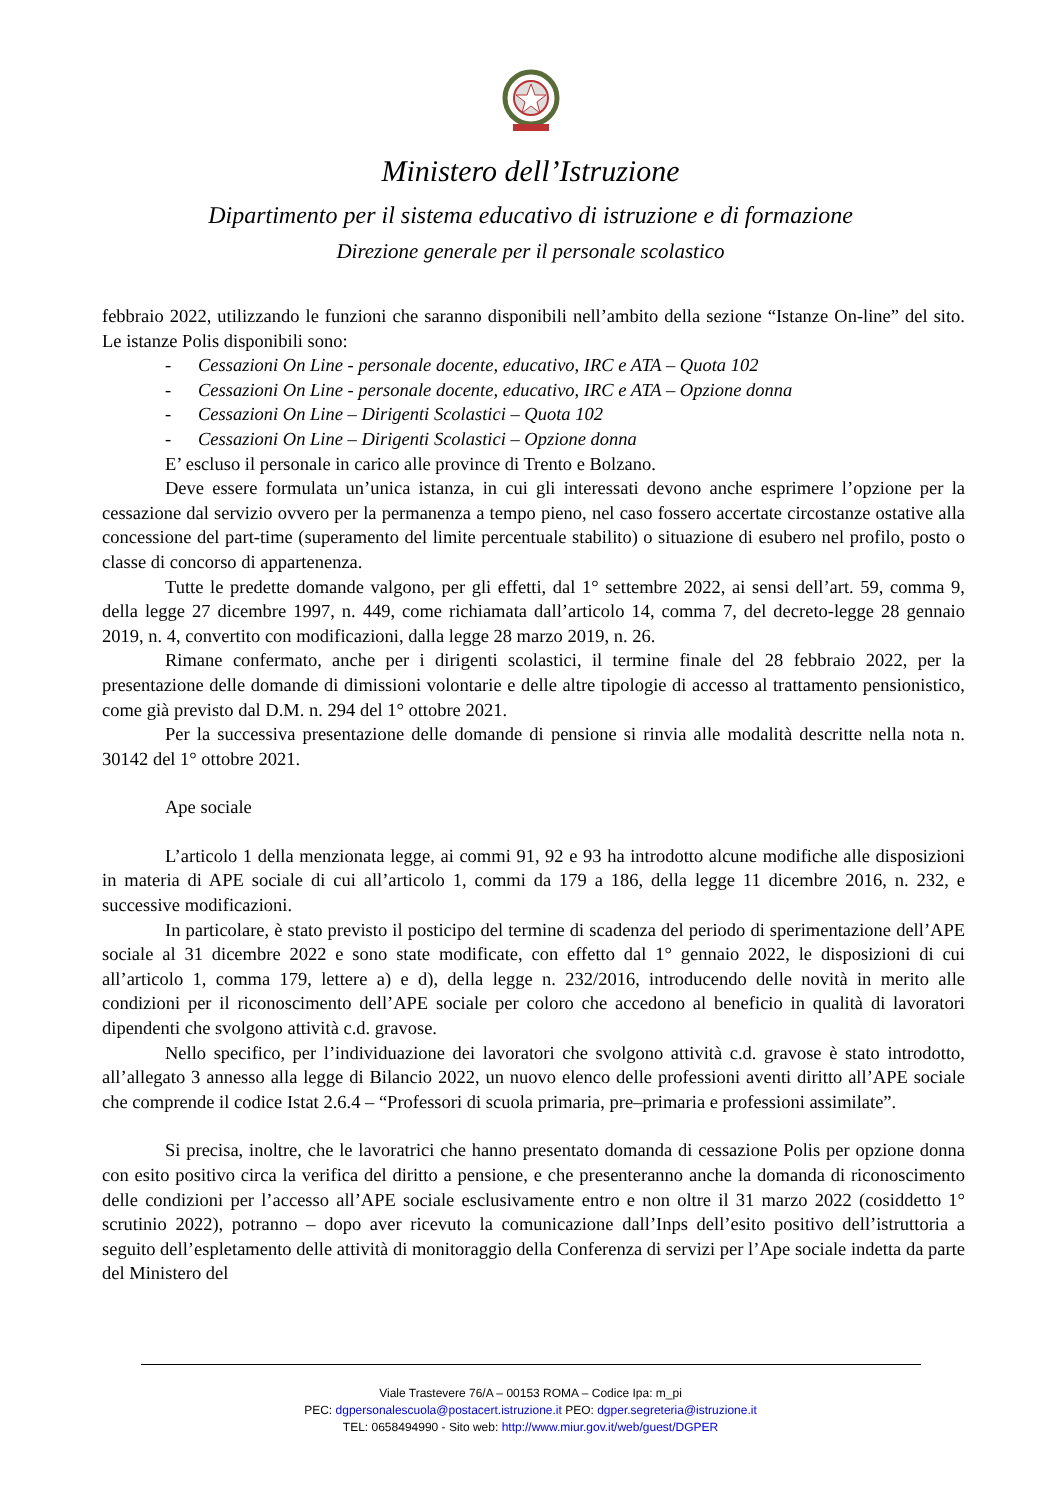Ministero dell’Istruzione
Dipartimento per il sistema educativo di istruzione e di formazione
Direzione generale per il personale scolastico
febbraio 2022, utilizzando le funzioni che saranno disponibili nell’ambito della sezione “Istanze On-line” del sito. Le istanze Polis disponibili sono:
- Cessazioni On Line - personale docente, educativo, IRC e ATA – Quota 102
- Cessazioni On Line - personale docente, educativo, IRC e ATA – Opzione donna
- Cessazioni On Line – Dirigenti Scolastici – Quota 102
- Cessazioni On Line – Dirigenti Scolastici – Opzione donna
E’ escluso il personale in carico alle province di Trento e Bolzano.
Deve essere formulata un’unica istanza, in cui gli interessati devono anche esprimere l’opzione per la cessazione dal servizio ovvero per la permanenza a tempo pieno, nel caso fossero accertate circostanze ostative alla concessione del part-time (superamento del limite percentuale stabilito) o situazione di esubero nel profilo, posto o classe di concorso di appartenenza.
Tutte le predette domande valgono, per gli effetti, dal 1° settembre 2022, ai sensi dell’art. 59, comma 9, della legge 27 dicembre 1997, n. 449, come richiamata dall’articolo 14, comma 7, del decreto-legge 28 gennaio 2019, n. 4, convertito con modificazioni, dalla legge 28 marzo 2019, n. 26.
Rimane confermato, anche per i dirigenti scolastici, il termine finale del 28 febbraio 2022, per la presentazione delle domande di dimissioni volontarie e delle altre tipologie di accesso al trattamento pensionistico, come già previsto dal D.M. n. 294 del 1° ottobre 2021.
Per la successiva presentazione delle domande di pensione si rinvia alle modalità descritte nella nota n. 30142 del 1° ottobre 2021.
Ape sociale
L’articolo 1 della menzionata legge, ai commi 91, 92 e 93 ha introdotto alcune modifiche alle disposizioni in materia di APE sociale di cui all’articolo 1, commi da 179 a 186, della legge 11 dicembre 2016, n. 232, e successive modificazioni.
In particolare, è stato previsto il posticipo del termine di scadenza del periodo di sperimentazione dell’APE sociale al 31 dicembre 2022 e sono state modificate, con effetto dal 1° gennaio 2022, le disposizioni di cui all’articolo 1, comma 179, lettere a) e d), della legge n. 232/2016, introducendo delle novità in merito alle condizioni per il riconoscimento dell’APE sociale per coloro che accedono al beneficio in qualità di lavoratori dipendenti che svolgono attività c.d. gravose.
Nello specifico, per l’individuazione dei lavoratori che svolgono attività c.d. gravose è stato introdotto, all’allegato 3 annesso alla legge di Bilancio 2022, un nuovo elenco delle professioni aventi diritto all’APE sociale che comprende il codice Istat 2.6.4 – “Professori di scuola primaria, pre–primaria e professioni assimilate”.
Si precisa, inoltre, che le lavoratrici che hanno presentato domanda di cessazione Polis per opzione donna con esito positivo circa la verifica del diritto a pensione, e che presenteranno anche la domanda di riconoscimento delle condizioni per l’accesso all’APE sociale esclusivamente entro e non oltre il 31 marzo 2022 (cosiddetto 1° scrutinio 2022), potranno – dopo aver ricevuto la comunicazione dall’Inps dell’esito positivo dell’istruttoria a seguito dell’espletamento delle attività di monitoraggio della Conferenza di servizi per l’Ape sociale indetta da parte del Ministero del
Viale Trastevere 76/A – 00153 ROMA – Codice Ipa: m_pi
PEC: dgpersonalescuola@postacert.istruzione.it PEO: dgper.segreteria@istruzione.it
TEL: 0658494990 - Sito web: http://www.miur.gov.it/web/guest/DGPER